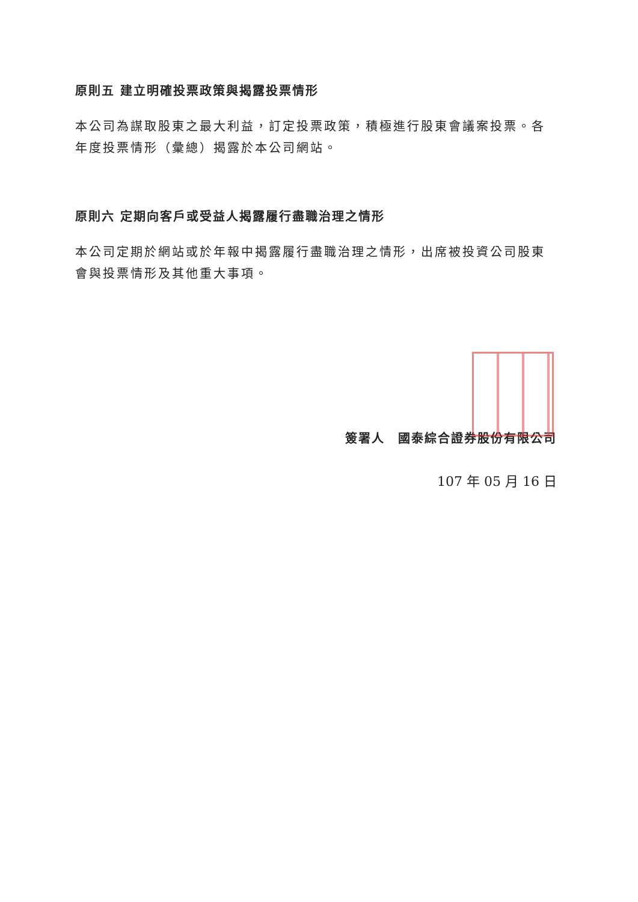原則五 建立明確投票政策與揭露投票情形
本公司為謀取股東之最大利益，訂定投票政策，積極進行股東會議案投票。各年度投票情形（彙總）揭露於本公司網站。
原則六 定期向客戶或受益人揭露履行盡職治理之情形
本公司定期於網站或於年報中揭露履行盡職治理之情形，出席被投資公司股東會與投票情形及其他重大事項。
簽署人　國泰綜合證券股份有限公司
107 年 05 月 16 日